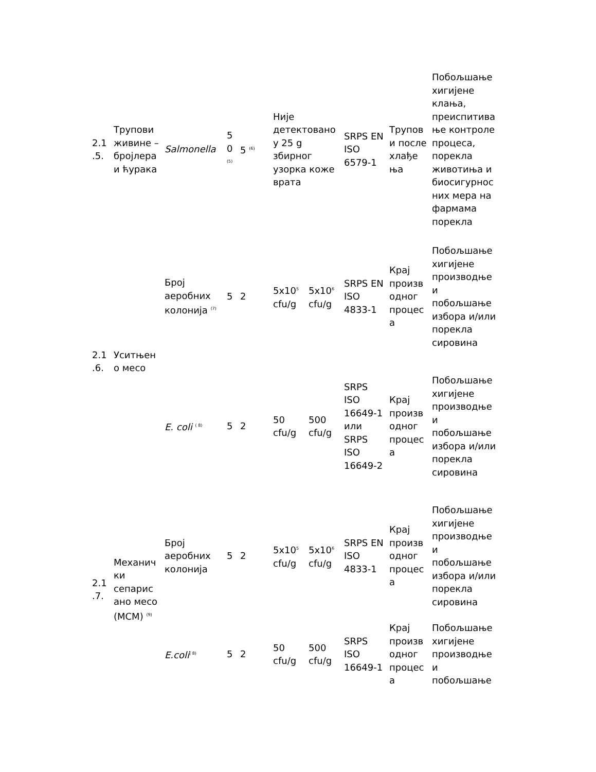| 2.1 .5. | Трупови живине – бројлера и ћурака | Salmonella | 5 0 <sup>(5)</sup> | 5 <sup>(6)</sup> | Није детектовано у 25 g збирног узорка коже врата | | SRPS EN ISO 6579-1 | Трупов и после хлађе ња | Побољшање хигијене клања, преиспитива ње контроле процеса, порекла животиња и биосигурнос них мера на фармама порекла |
| 2.1 .6. | Уситњен о месо | Број аеробних колонија <sup>(7)</sup> | 5 | 2 | 5x10<sup>5</sup> cfu/g | 5x10<sup>6</sup> cfu/g | SRPS EN ISO 4833-1 | Крај произв одног процес а | Побољшање хигијене производње и побољшање избора и/или порекла сировина |
| | | E. coli <sup>( 8)</sup> | 5 | 2 | 50 cfu/g | 500 cfu/g | SRPS ISO 16649-1 или SRPS ISO 16649-2 | Крај произв одног процес а | Побољшање хигијене производње и побољшање избора и/или порекла сировина |
| 2.1 .7. | Механич ки сепарис ано месо (МСМ) <sup>(9)</sup> | Број аеробних колонија | 5 | 2 | 5x10<sup>5</sup> cfu/g | 5x10<sup>6</sup> cfu/g | SRPS EN ISO 4833-1 | Крај произв одног процес а | Побољшање хигијене производње и побољшање избора и/или порекла сировина |
| | | E.coli<sup>( 8)</sup> | 5 | 2 | 50 cfu/g | 500 cfu/g | SRPS ISO 16649-1 | Крај произв одног процес а | Побољшање хигијене производње и побољшање |